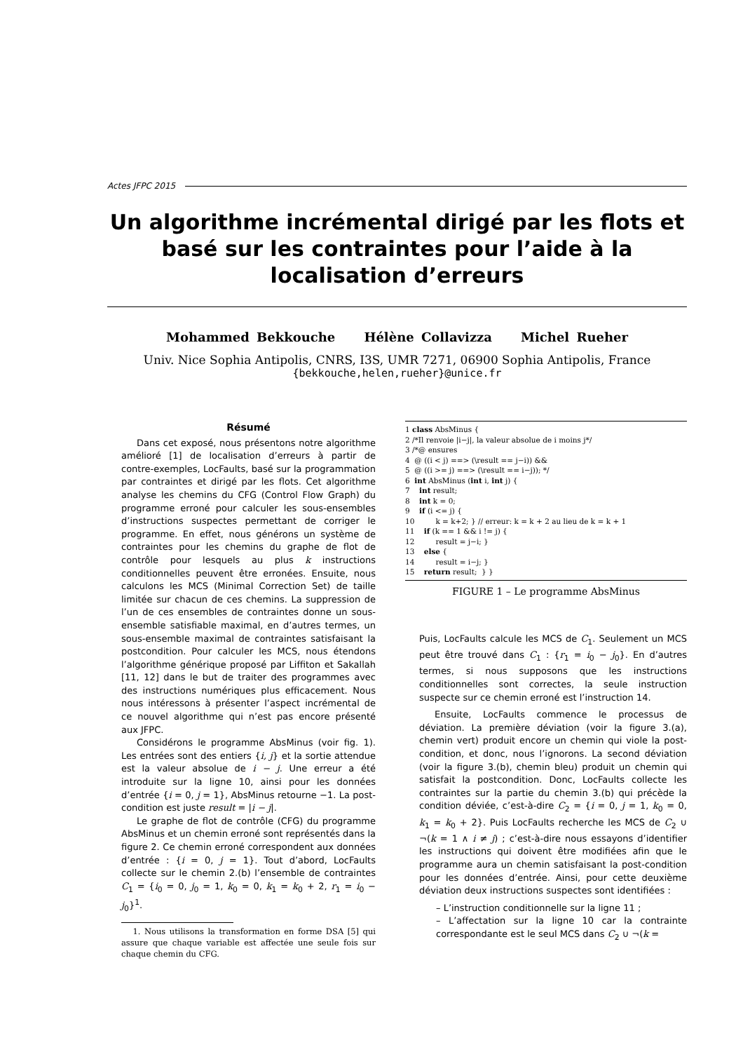Actes JFPC 2015
Un algorithme incrémental dirigé par les flots et basé sur les contraintes pour l’aide à la localisation d’erreurs
Mohammed Bekkouche Hélène Collavizza Michel Rueher
Univ. Nice Sophia Antipolis, CNRS, I3S, UMR 7271, 06900 Sophia Antipolis, France
{bekkouche,helen,rueher}@unice.fr
Résumé
Dans cet exposé, nous présentons notre algorithme amélioré [1] de localisation d’erreurs à partir de contre-exemples, LocFaults, basé sur la programmation par contraintes et dirigé par les flots. Cet algorithme analyse les chemins du CFG (Control Flow Graph) du programme erroné pour calculer les sous-ensembles d’instructions suspectes permettant de corriger le programme. En effet, nous générons un système de contraintes pour les chemins du graphe de flot de contrôle pour lesquels au plus k instructions conditionnelles peuvent être erronées. Ensuite, nous calculons les MCS (Minimal Correction Set) de taille limitée sur chacun de ces chemins. La suppression de l’un de ces ensembles de contraintes donne un sous-ensemble satisfiable maximal, en d’autres termes, un sous-ensemble maximal de contraintes satisfaisant la postcondition. Pour calculer les MCS, nous étendons l’algorithme générique proposé par Liffiton et Sakallah [11, 12] dans le but de traiter des programmes avec des instructions numériques plus efficacement. Nous nous intéressons à présenter l’aspect incrémental de ce nouvel algorithme qui n’est pas encore présenté aux JFPC.
Considérons le programme AbsMinus (voir fig. 1). Les entrées sont des entiers {i, j} et la sortie attendue est la valeur absolue de i − j. Une erreur a été introduite sur la ligne 10, ainsi pour les données d’entrée {i = 0, j = 1}, AbsMinus retourne −1. La post-condition est juste result = |i − j|.
Le graphe de flot de contrôle (CFG) du programme AbsMinus et un chemin erroné sont représentés dans la figure 2. Ce chemin erroné correspondent aux données d’entrée : {i = 0, j = 1}. Tout d’abord, LocFaults collecte sur le chemin 2.(b) l’ensemble de contraintes C<sub>1</sub> = {i<sub>0</sub> = 0, j<sub>0</sub> = 1, k<sub>0</sub> = 0, k<sub>1</sub> = k<sub>0</sub> + 2, r<sub>1</sub> = i<sub>0</sub> − j<sub>0</sub>}<sup>1</sup>.
1. Nous utilisons la transformation en forme DSA [5] qui assure que chaque variable est affectée une seule fois sur chaque chemin du CFG.
1 class AbsMinus {
2 /*Il renvoie |i−j|, la valeur absolue de i moins j*/
3 /*@ ensures
4  @ ((i < j) ==> (\result == j−i)) &&
5  @ ((i >= j) ==> (\result == i−j)); */
6  int AbsMinus (int i, int j) {
7    int result;
8    int k = 0;
9    if (i <= j) {
10         k = k+2; } // erreur: k = k + 2 au lieu de k = k + 1
11    if (k == 1 && i != j) {
12         result = j−i; }
13    else {
14         result = i−j; }
15    return result;  } }
FIGURE 1 – Le programme AbsMinus
Puis, LocFaults calcule les MCS de C<sub>1</sub>. Seulement un MCS peut être trouvé dans C<sub>1</sub> : {r<sub>1</sub> = i<sub>0</sub> − j<sub>0</sub>}. En d’autres termes, si nous supposons que les instructions conditionnelles sont correctes, la seule instruction suspecte sur ce chemin erroné est l’instruction 14.
Ensuite, LocFaults commence le processus de déviation. La première déviation (voir la figure 3.(a), chemin vert) produit encore un chemin qui viole la post-condition, et donc, nous l’ignorons. La second déviation (voir la figure 3.(b), chemin bleu) produit un chemin qui satisfait la postcondition. Donc, LocFaults collecte les contraintes sur la partie du chemin 3.(b) qui précède la condition déviée, c’est-à-dire C<sub>2</sub> = {i = 0, j = 1, k<sub>0</sub> = 0, k<sub>1</sub> = k<sub>0</sub> + 2}. Puis LocFaults recherche les MCS de C<sub>2</sub> ∪ ¬(k = 1 ∧ i ≠ j) ; c’est-à-dire nous essayons d’identifier les instructions qui doivent être modifiées afin que le programme aura un chemin satisfaisant la post-condition pour les données d’entrée. Ainsi, pour cette deuxième déviation deux instructions suspectes sont identifiées :
– L’instruction conditionnelle sur la ligne 11 ;
– L’affectation sur la ligne 10 car la contrainte correspondante est le seul MCS dans C<sub>2</sub> ∪ ¬(k =